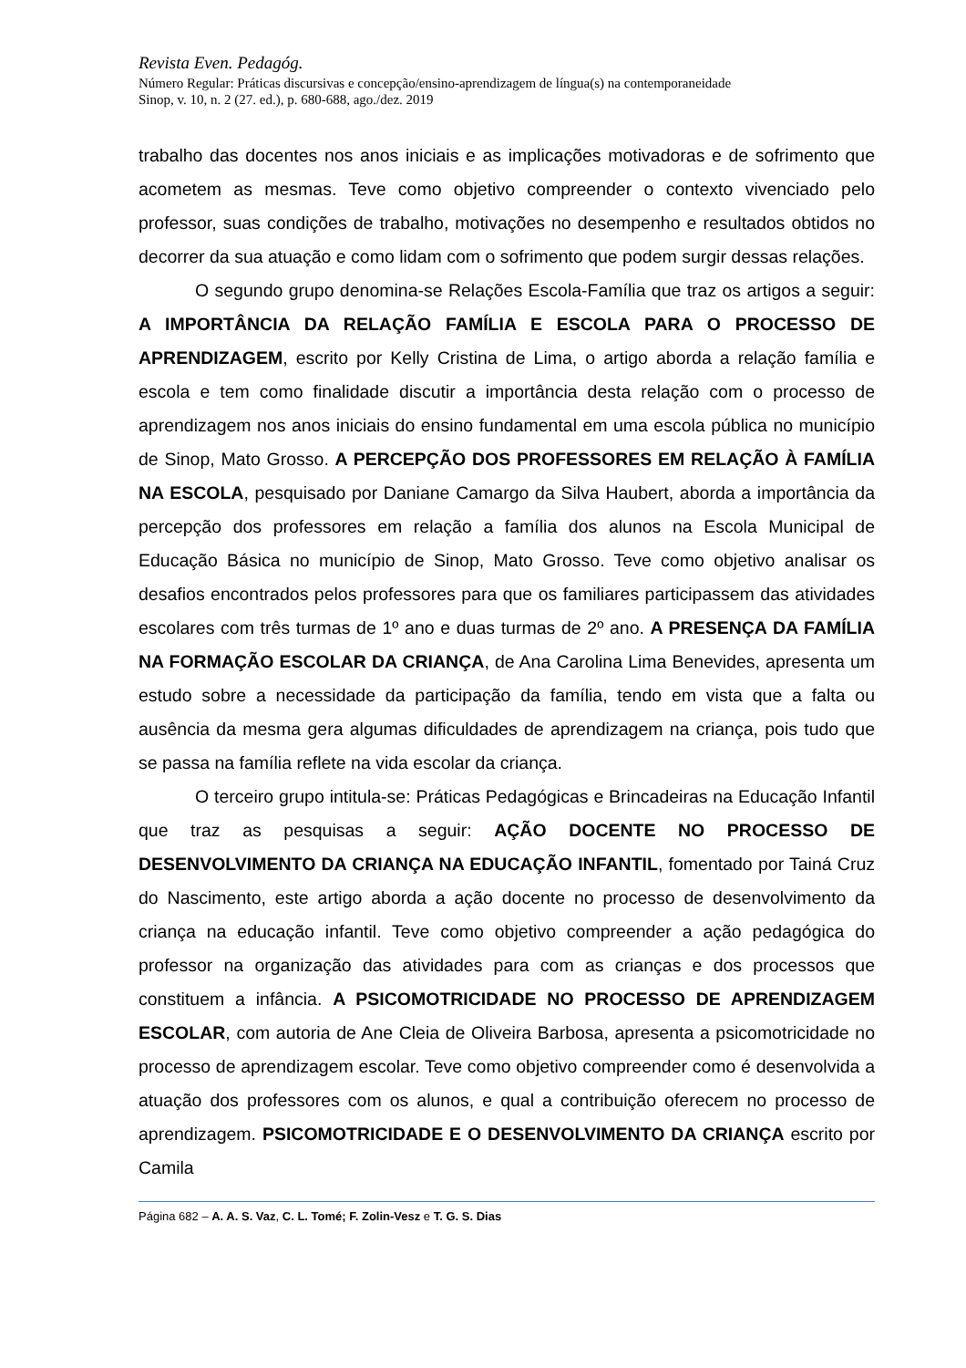Revista Even. Pedagóg.
Número Regular: Práticas discursivas e concepção/ensino-aprendizagem de língua(s) na contemporaneidade
Sinop, v. 10, n. 2 (27. ed.), p. 680-688, ago./dez. 2019
trabalho das docentes nos anos iniciais e as implicações motivadoras e de sofrimento que acometem as mesmas. Teve como objetivo compreender o contexto vivenciado pelo professor, suas condições de trabalho, motivações no desempenho e resultados obtidos no decorrer da sua atuação e como lidam com o sofrimento que podem surgir dessas relações.
O segundo grupo denomina-se Relações Escola-Família que traz os artigos a seguir: A IMPORTÂNCIA DA RELAÇÃO FAMÍLIA E ESCOLA PARA O PROCESSO DE APRENDIZAGEM, escrito por Kelly Cristina de Lima, o artigo aborda a relação família e escola e tem como finalidade discutir a importância desta relação com o processo de aprendizagem nos anos iniciais do ensino fundamental em uma escola pública no município de Sinop, Mato Grosso. A PERCEPÇÃO DOS PROFESSORES EM RELAÇÃO À FAMÍLIA NA ESCOLA, pesquisado por Daniane Camargo da Silva Haubert, aborda a importância da percepção dos professores em relação a família dos alunos na Escola Municipal de Educação Básica no município de Sinop, Mato Grosso. Teve como objetivo analisar os desafios encontrados pelos professores para que os familiares participassem das atividades escolares com três turmas de 1º ano e duas turmas de 2º ano. A PRESENÇA DA FAMÍLIA NA FORMAÇÃO ESCOLAR DA CRIANÇA, de Ana Carolina Lima Benevides, apresenta um estudo sobre a necessidade da participação da família, tendo em vista que a falta ou ausência da mesma gera algumas dificuldades de aprendizagem na criança, pois tudo que se passa na família reflete na vida escolar da criança.
O terceiro grupo intitula-se: Práticas Pedagógicas e Brincadeiras na Educação Infantil que traz as pesquisas a seguir: AÇÃO DOCENTE NO PROCESSO DE DESENVOLVIMENTO DA CRIANÇA NA EDUCAÇÃO INFANTIL, fomentado por Tainá Cruz do Nascimento, este artigo aborda a ação docente no processo de desenvolvimento da criança na educação infantil. Teve como objetivo compreender a ação pedagógica do professor na organização das atividades para com as crianças e dos processos que constituem a infância. A PSICOMOTRICIDADE NO PROCESSO DE APRENDIZAGEM ESCOLAR, com autoria de Ane Cleia de Oliveira Barbosa, apresenta a psicomotricidade no processo de aprendizagem escolar. Teve como objetivo compreender como é desenvolvida a atuação dos professores com os alunos, e qual a contribuição oferecem no processo de aprendizagem. PSICOMOTRICIDADE E O DESENVOLVIMENTO DA CRIANÇA escrito por Camila
Página 682 – A. A. S. Vaz, C. L. Tomé; F. Zolin-Vesz e T. G. S. Dias